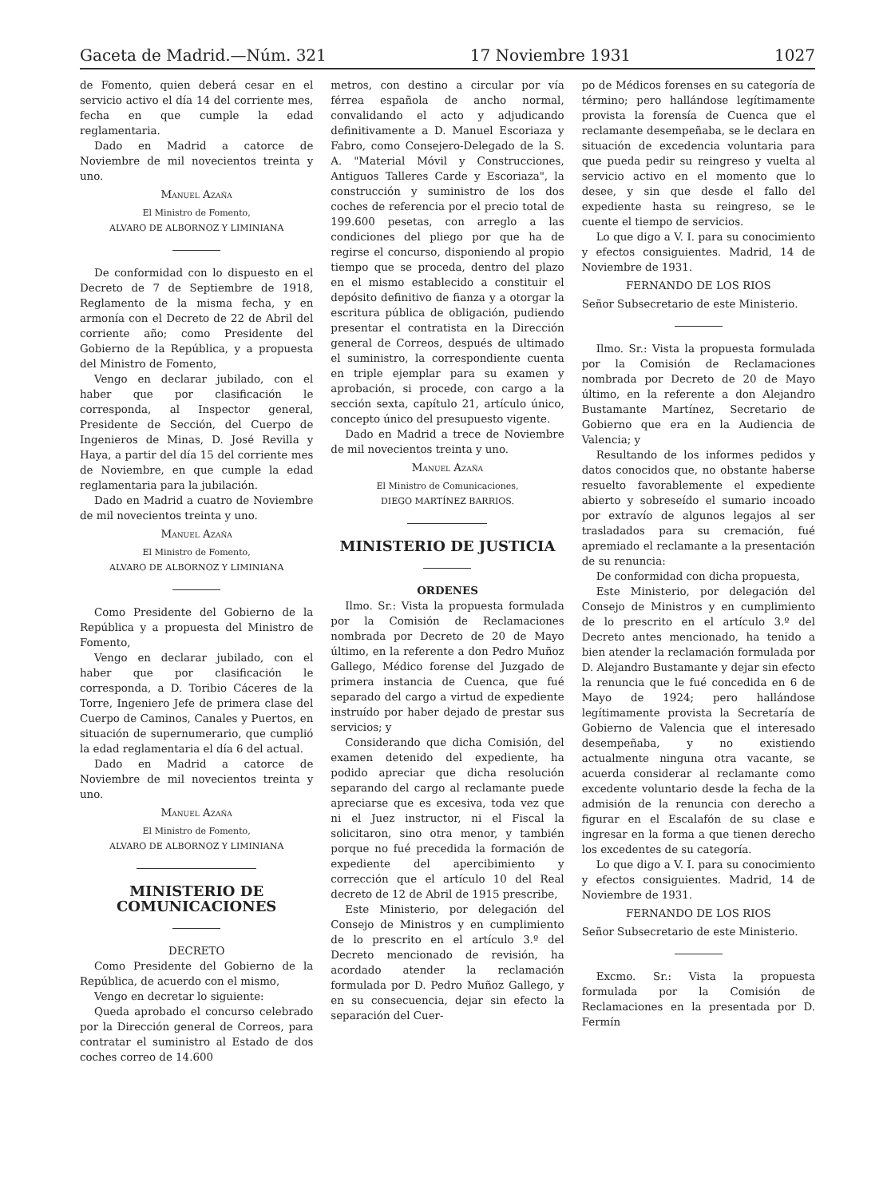Gaceta de Madrid.—Núm. 321 17 Noviembre 1931 1027
de Fomento, quien deberá cesar en el servicio activo el día 14 del corriente mes, fecha en que cumple la edad reglamentaria.
Dado en Madrid a catorce de Noviembre de mil novecientos treinta y uno.
Manuel Azaña
El Ministro de Fomento,
ALVARO DE ALBORNOZ Y LIMINIANA
De conformidad con lo dispuesto en el Decreto de 7 de Septiembre de 1918, Reglamento de la misma fecha, y en armonía con el Decreto de 22 de Abril del corriente año; como Presidente del Gobierno de la República, y a propuesta del Ministro de Fomento,
Vengo en declarar jubilado, con el haber que por clasificación le corresponda, al Inspector general, Presidente de Sección, del Cuerpo de Ingenieros de Minas, D. José Revilla y Haya, a partir del día 15 del corriente mes de Noviembre, en que cumple la edad reglamentaria para la jubilación.
Dado en Madrid a cuatro de Noviembre de mil novecientos treinta y uno.
Manuel Azaña
El Ministro de Fomento,
ALVARO DE ALBORNOZ Y LIMINIANA
Como Presidente del Gobierno de la República y a propuesta del Ministro de Fomento,
Vengo en declarar jubilado, con el haber que por clasificación le corresponda, a D. Toribio Cáceres de la Torre, Ingeniero Jefe de primera clase del Cuerpo de Caminos, Canales y Puertos, en situación de supernumerario, que cumplió la edad reglamentaria el día 6 del actual.
Dado en Madrid a catorce de Noviembre de mil novecientos treinta y uno.
Manuel Azaña
El Ministro de Fomento,
ALVARO DE ALBORNOZ Y LIMINIANA
MINISTERIO DE COMUNICACIONES
DECRETO
Como Presidente del Gobierno de la República, de acuerdo con el mismo,
Vengo en decretar lo siguiente:
Queda aprobado el concurso celebrado por la Dirección general de Correos, para contratar el suministro al Estado de dos coches correo de 14.600
metros, con destino a circular por vía férrea española de ancho normal, convalidando el acto y adjudicando definitivamente a D. Manuel Escoriaza y Fabro, como Consejero-Delegado de la S. A. "Material Móvil y Construcciones, Antiguos Talleres Carde y Escoriaza", la construcción y suministro de los dos coches de referencia por el precio total de 199.600 pesetas, con arreglo a las condiciones del pliego por que ha de regirse el concurso, disponiendo al propio tiempo que se proceda, dentro del plazo en el mismo establecido a constituir el depósito definitivo de fianza y a otorgar la escritura pública de obligación, pudiendo presentar el contratista en la Dirección general de Correos, después de ultimado el suministro, la correspondiente cuenta en triple ejemplar para su examen y aprobación, si procede, con cargo a la sección sexta, capítulo 21, artículo único, concepto único del presupuesto vigente.
Dado en Madrid a trece de Noviembre de mil novecientos treinta y uno.
Manuel Azaña
El Ministro de Comunicaciones,
DIEGO MARTÍNEZ BARRIOS.
MINISTERIO DE JUSTICIA
ORDENES
Ilmo. Sr.: Vista la propuesta formulada por la Comisión de Reclamaciones nombrada por Decreto de 20 de Mayo último, en la referente a don Pedro Muñoz Gallego, Médico forense del Juzgado de primera instancia de Cuenca, que fué separado del cargo a virtud de expediente instruído por haber dejado de prestar sus servicios; y
Considerando que dicha Comisión, del examen detenido del expediente, ha podido apreciar que dicha resolución separando del cargo al reclamante puede apreciarse que es excesiva, toda vez que ni el Juez instructor, ni el Fiscal la solicitaron, sino otra menor, y también porque no fué precedida la formación de expediente del apercibimiento y corrección que el artículo 10 del Real decreto de 12 de Abril de 1915 prescribe,
Este Ministerio, por delegación del Consejo de Ministros y en cumplimiento de lo prescrito en el artículo 3.º del Decreto mencionado de revisión, ha acordado atender la reclamación formulada por D. Pedro Muñoz Gallego, y en su consecuencia, dejar sin efecto la separación del Cuer-
po de Médicos forenses en su categoría de término; pero hallándose legítimamente provista la forensía de Cuenca que el reclamante desempeñaba, se le declara en situación de excedencia voluntaria para que pueda pedir su reingreso y vuelta al servicio activo en el momento que lo desee, y sin que desde el fallo del expediente hasta su reingreso, se le cuente el tiempo de servicios.
Lo que digo a V. I. para su conocimiento y efectos consiguientes. Madrid, 14 de Noviembre de 1931.
FERNANDO DE LOS RIOS
Señor Subsecretario de este Ministerio.
Ilmo. Sr.: Vista la propuesta formulada por la Comisión de Reclamaciones nombrada por Decreto de 20 de Mayo último, en la referente a don Alejandro Bustamante Martínez, Secretario de Gobierno que era en la Audiencia de Valencia; y
Resultando de los informes pedidos y datos conocidos que, no obstante haberse resuelto favorablemente el expediente abierto y sobreseído el sumario incoado por extravío de algunos legajos al ser trasladados para su cremación, fué apremiado el reclamante a la presentación de su renuncia:
De conformidad con dicha propuesta,
Este Ministerio, por delegación del Consejo de Ministros y en cumplimiento de lo prescrito en el artículo 3.º del Decreto antes mencionado, ha tenido a bien atender la reclamación formulada por D. Alejandro Bustamante y dejar sin efecto la renuncia que le fué concedida en 6 de Mayo de 1924; pero hallándose legítimamente provista la Secretaría de Gobierno de Valencia que el interesado desempeñaba, y no existiendo actualmente ninguna otra vacante, se acuerda considerar al reclamante como excedente voluntario desde la fecha de la admisión de la renuncia con derecho a figurar en el Escalafón de su clase e ingresar en la forma a que tienen derecho los excedentes de su categoría.
Lo que digo a V. I. para su conocimiento y efectos consiguientes. Madrid, 14 de Noviembre de 1931.
FERNANDO DE LOS RIOS
Señor Subsecretario de este Ministerio.
Excmo. Sr.: Vista la propuesta formulada por la Comisión de Reclamaciones en la presentada por D. Fermín